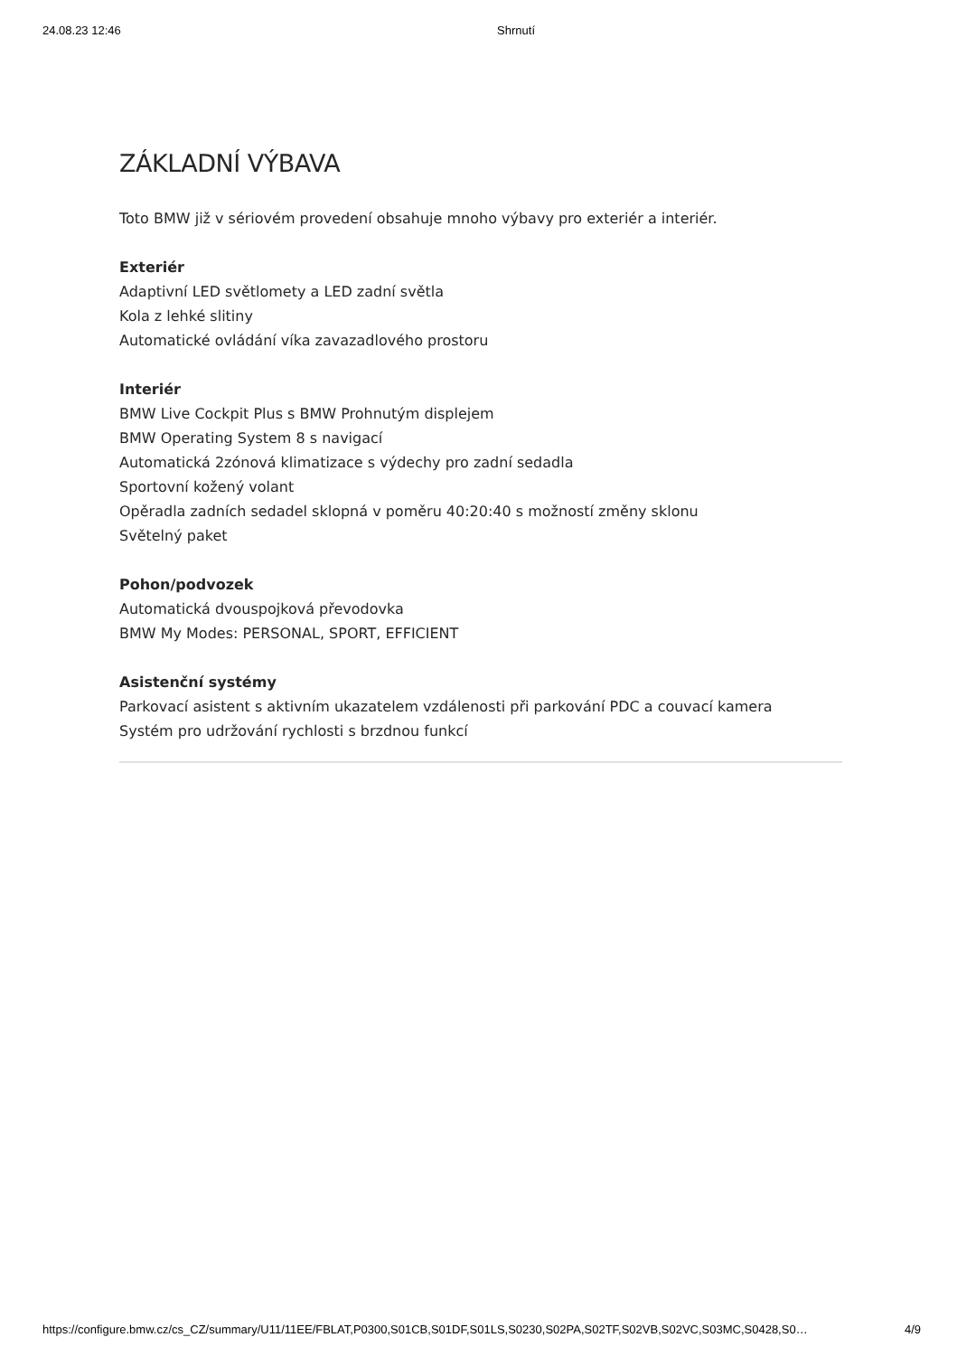24.08.23 12:46 Shrnutí
ZÁKLADNÍ VÝBAVA
Toto BMW již v sériovém provedení obsahuje mnoho výbavy pro exteriér a interiér.
Exteriér
Adaptivní LED světlomety a LED zadní světla
Kola z lehké slitiny
Automatické ovládání víka zavazadlového prostoru
Interiér
BMW Live Cockpit Plus s BMW Prohnutým displejem
BMW Operating System 8 s navigací
Automatická 2zónová klimatizace s výdechy pro zadní sedadla
Sportovní kožený volant
Opěradla zadních sedadel sklopná v poměru 40:20:40 s možností změny sklonu
Světelný paket
Pohon/podvozek
Automatická dvouspojková převodovka
BMW My Modes: PERSONAL, SPORT, EFFICIENT
Asistenční systémy
Parkovací asistent s aktivním ukazatelem vzdálenosti při parkování PDC a couvací kamera
Systém pro udržování rychlosti s brzdnou funkcí
https://configure.bmw.cz/cs_CZ/summary/U11/11EE/FBLAT,P0300,S01CB,S01DF,S01LS,S0230,S02PA,S02TF,S02VB,S02VC,S03MC,S0428,S0… 4/9